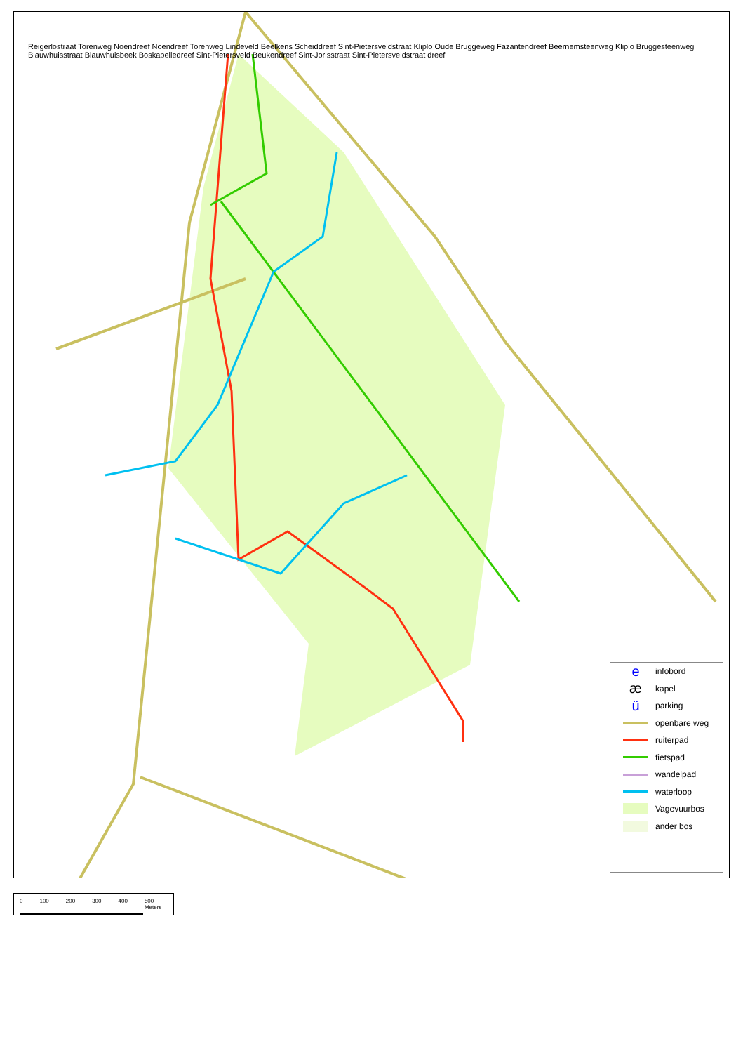Reigerlostraat Torenweg Noendreef Noendreef Torenweg Lindeveld Beelkens Scheiddreef Sint-Pietersveldstraat Kliplo Oude Bruggeweg Fazantendreef Beernemsteenweg Kliplo Bruggesteenweg Blauwhuisstraat Blauwhuisbeek Boskapelledreef Sint-Pietersveld Beukendreef Sint-Jorisstraat Sint-Pietersveldstraat dreef
einfobord
ækapel
üparking
openbare weg
ruiterpad
fietspad
wandelpad
waterloop
Vagevuurbos
ander bos
0 100 200 300 400 500 Meters